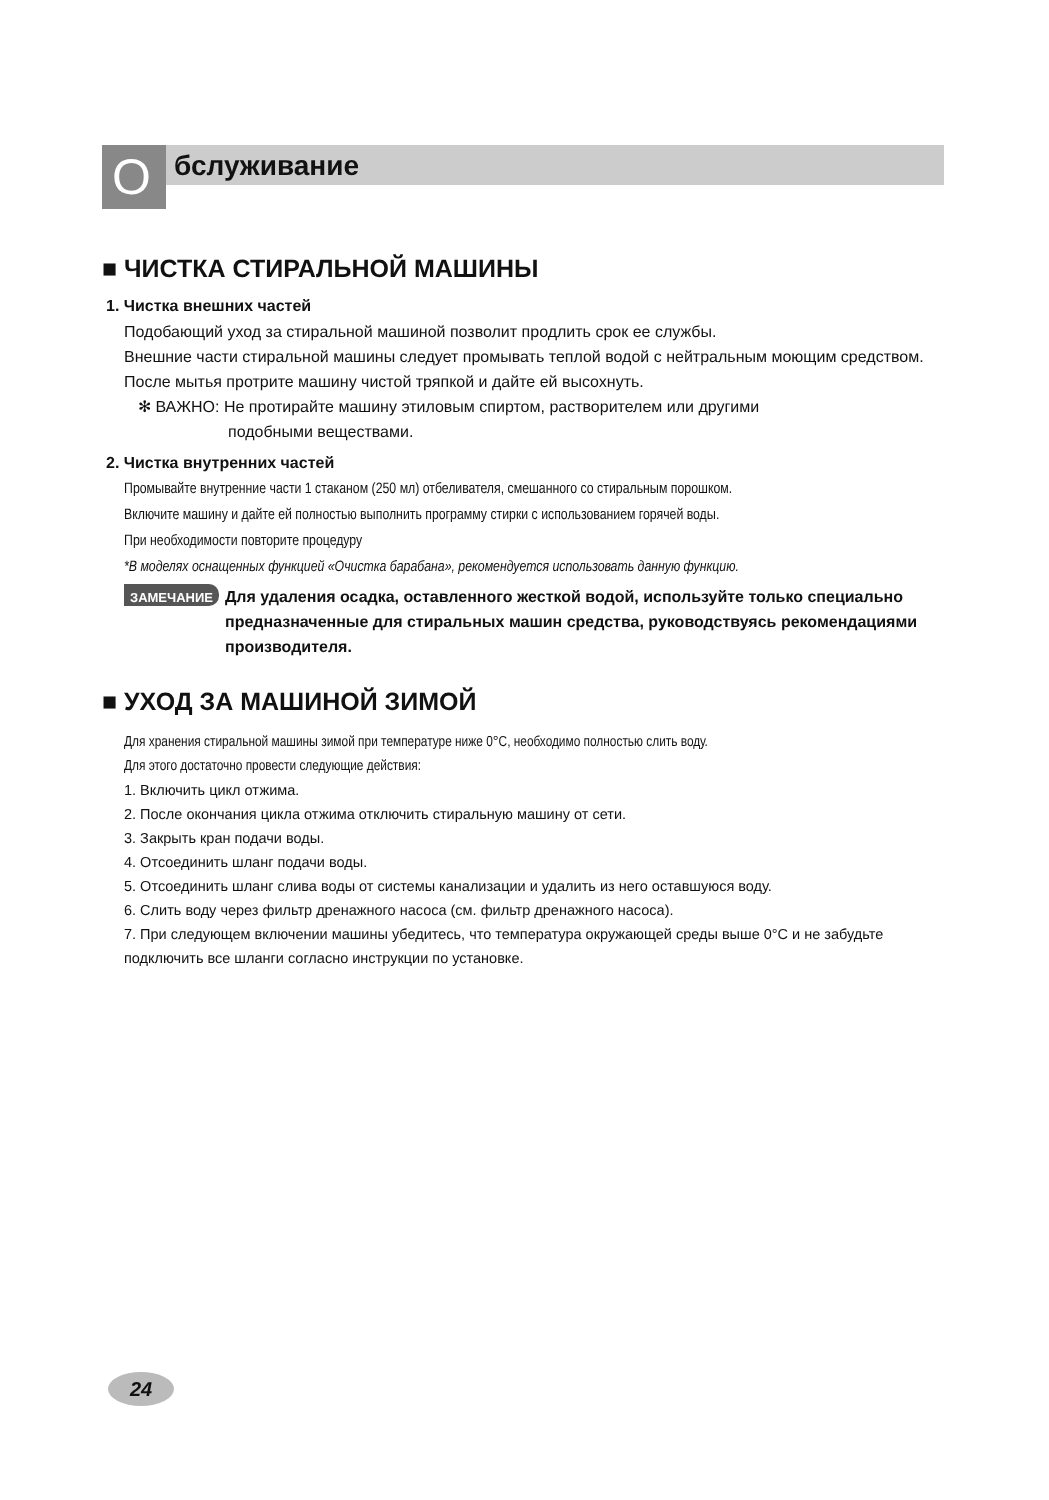O бслуживание
■ ЧИСТКА СТИРАЛЬНОЙ МАШИНЫ
1. Чистка внешних частей
Подобающий уход за стиральной машиной позволит продлить срок ее службы.
Внешние части стиральной машины следует промывать теплой водой с нейтральным моющим средством.
После мытья протрите машину чистой тряпкой и дайте ей высохнуть.
✻ ВАЖНО: Не протирайте машину этиловым спиртом, растворителем или другими
подобными веществами.
2. Чистка внутренних частей
Промывайте внутренние части 1 стаканом (250 мл) отбеливателя, смешанного со стиральным порошком.
Включите машину и дайте ей полностью выполнить программу стирки с использованием горячей воды.
При необходимости повторите процедуру
*В моделях оснащенных функцией «Очистка барабана», рекомендуется использовать данную функцию.
ЗАМЕЧАНИЕ Для удаления осадка, оставленного жесткой водой, используйте только специально предназначенные для стиральных машин средства, руководствуясь рекомендациями производителя.
■ УХОД ЗА МАШИНОЙ ЗИМОЙ
Для хранения стиральной машины зимой при температуре ниже 0°С, необходимо полностью слить воду.
Для этого достаточно провести следующие действия:
1. Включить цикл отжима.
2. После окончания цикла отжима отключить стиральную машину от сети.
3. Закрыть кран подачи воды.
4. Отсоединить шланг подачи воды.
5. Отсоединить шланг слива воды от системы канализации и удалить из него оставшуюся воду.
6. Слить воду через фильтр дренажного насоса (см. фильтр дренажного насоса).
7. При следующем включении машины убедитесь, что температура окружающей среды выше 0°С и не забудьте подключить все шланги согласно инструкции по установке.
24